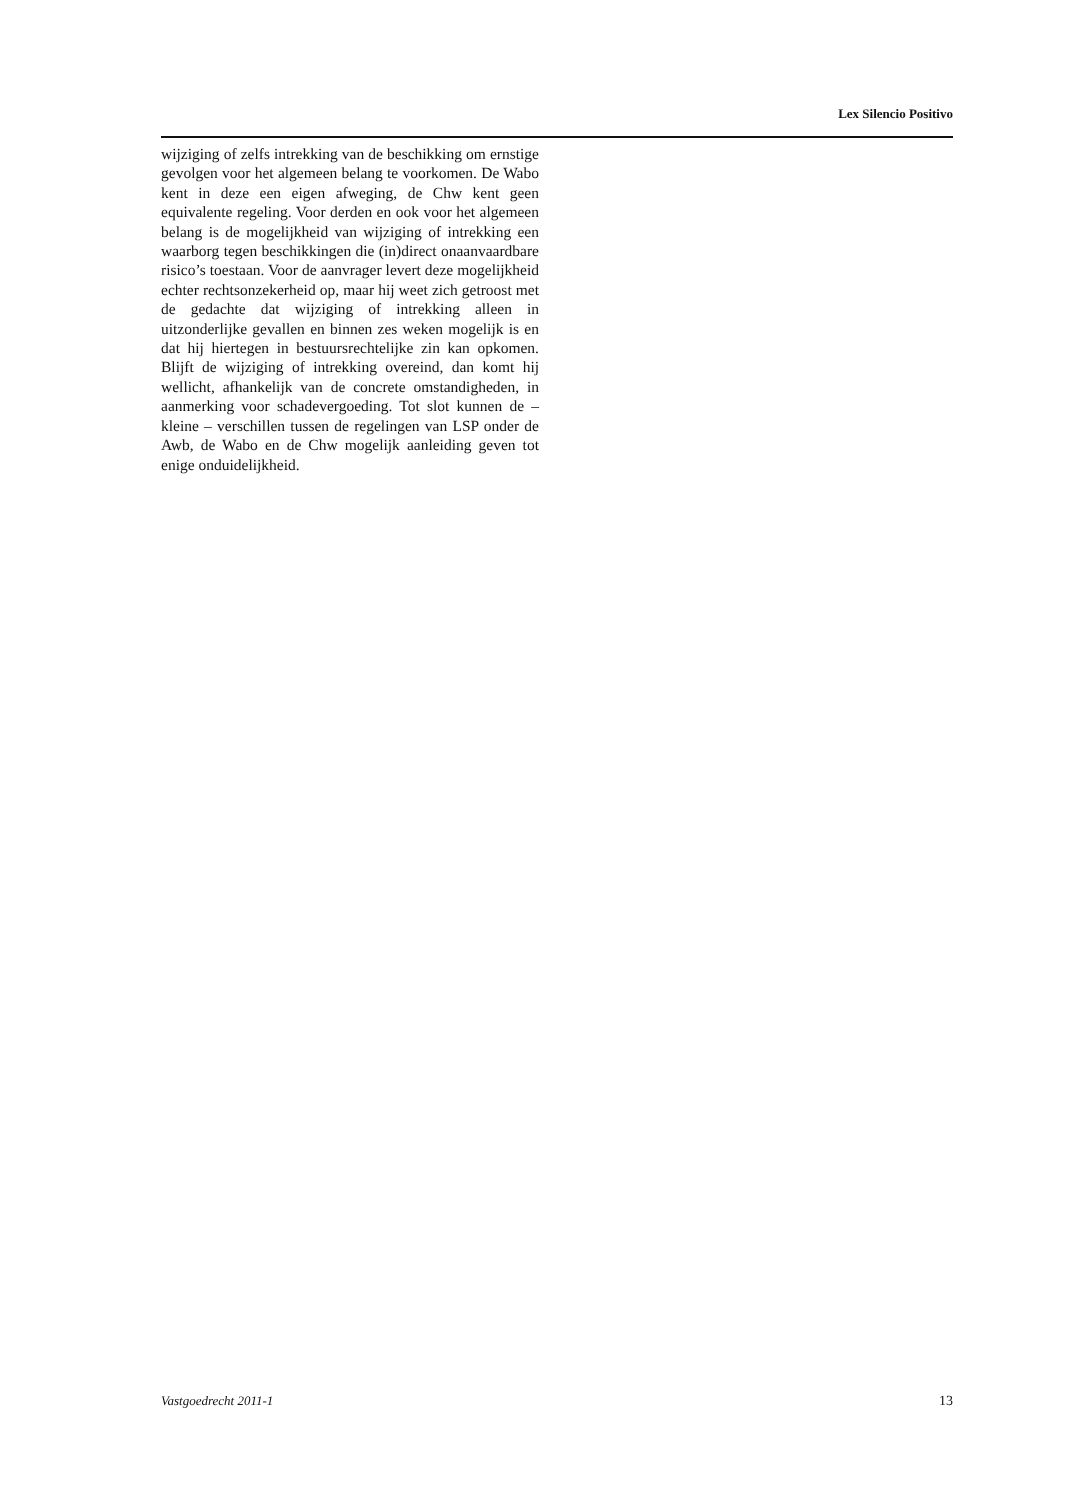Lex Silencio Positivo
wijziging of zelfs intrekking van de beschikking om ernstige gevolgen voor het algemeen belang te voorkomen. De Wabo kent in deze een eigen afweging, de Chw kent geen equivalente regeling. Voor derden en ook voor het algemeen belang is de mogelijkheid van wijziging of intrekking een waarborg tegen beschikkingen die (in)direct onaanvaardbare risico’s toestaan. Voor de aanvrager levert deze mogelijkheid echter rechtsonzekerheid op, maar hij weet zich getroost met de gedachte dat wijziging of intrekking alleen in uitzonderlijke gevallen en binnen zes weken mogelijk is en dat hij hiertegen in bestuursrechtelijke zin kan opkomen. Blijft de wijziging of intrekking overeind, dan komt hij wellicht, afhankelijk van de concrete omstandigheden, in aanmerking voor schadevergoeding. Tot slot kunnen de – kleine – verschillen tussen de regelingen van LSP onder de Awb, de Wabo en de Chw mogelijk aanleiding geven tot enige onduidelijkheid.
Vastgoedrecht 2011-1 13